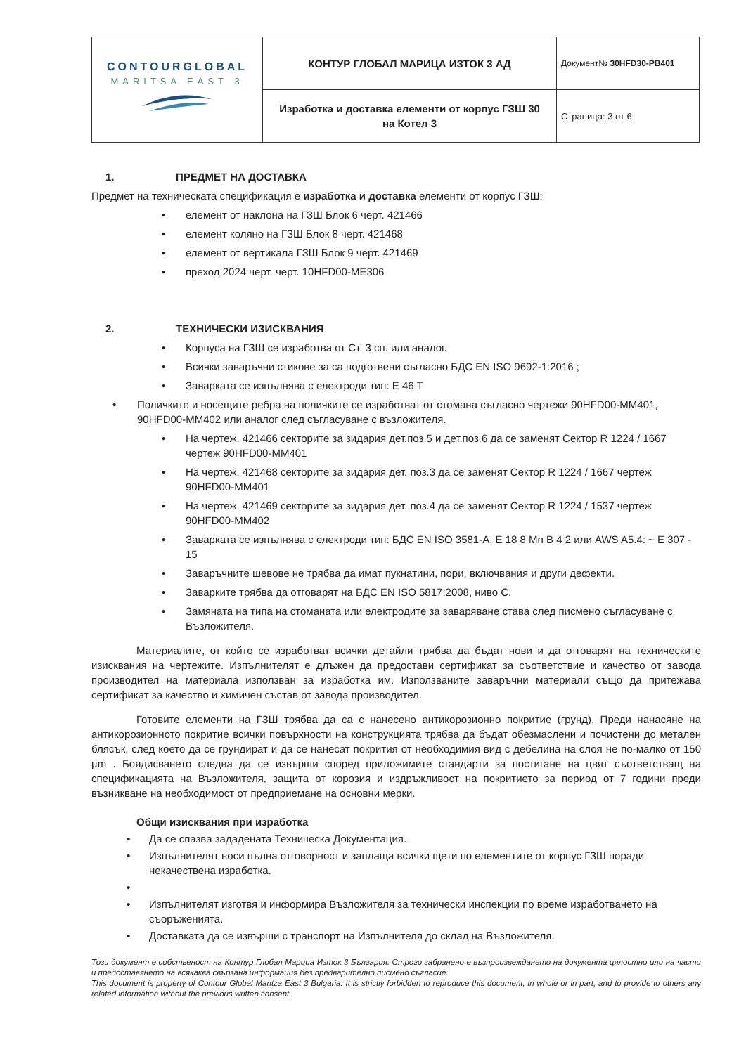| CONTOURGLOBAL MARITSA EAST 3 | КОНТУР ГЛОБАЛ МАРИЦА ИЗТОК 3 АД | Документ№ 30HFD30-PB401 |
| | Изработка и доставка елементи от корпус ГЗШ 30 на Котел 3 | Страница: 3 от 6 |
1. ПРЕДМЕТ НА ДОСТАВКА
Предмет на техническата спецификация е изработка и доставка елементи от корпус ГЗШ:
• елемент от наклона на ГЗШ Блок 6 черт. 421466
• елемент коляно на ГЗШ Блок 8 черт. 421468
• елемент от вертикала ГЗШ Блок 9 черт. 421469
• преход 2024 черт. черт. 10HFD00-ME306
2. ТЕХНИЧЕСКИ ИЗИСКВАНИЯ
• Корпуса на ГЗШ се изработва от Ст. 3 сп. или аналог.
• Всички заваръчни стикове за са подготвени съгласно БДС EN ISO 9692-1:2016 ;
• Заварката се изпълнява с електроди тип: Е 46 Т
• Поличките и носещите ребра на поличките се изработват от стомана съгласно чертежи 90HFD00-MM401, 90HFD00-MM402 или аналог след съгласуване с възложителя.
• На чертеж. 421466 секторите за зидария дет.поз.5 и дет.поз.6 да се заменят Сектор R 1224 / 1667 чертеж 90HFD00-MM401
• На чертеж. 421468 секторите за зидария дет. поз.3 да се заменят Сектор R 1224 / 1667 чертеж 90HFD00-MM401
• На чертеж. 421469 секторите за зидария дет. поз.4 да се заменят Сектор R 1224 / 1537 чертеж 90HFD00-MM402
• Заварката се изпълнява с електроди тип: БДС EN ISO 3581-A: E 18 8 Mn B 4 2 или AWS A5.4: ~ E 307 - 15
• Заваръчните шевове не трябва да имат пукнатини, пори, включвания и други дефекти.
• Заварките трябва да отговарят на БДС EN ISO 5817:2008, ниво С.
• Замяната на типа на стоманата или електродите за заваряване става след писмено съгласуване с Възложителя.
Материалите, от който се изработват всички детайли трябва да бъдат нови и да отговарят на техническите изисквания на чертежите. Изпълнителят е длъжен да предостави сертификат за съответствие и качество от завода производител на материала използван за изработка им. Използваните заваръчни материали също да притежава сертификат за качество и химичен състав от завода производител.
Готовите елементи на ГЗШ трябва да са с нанесено антикорозионно покритие (грунд). Преди нанасяне на антикорозионното покритие всички повърхности на конструкцията трябва да бъдат обезмаслени и почистени до метален блясък, след което да се грундират и да се нанесат покрития от необходимия вид с дебелина на слоя не по-малко от 150 µm . Боядисването следва да се извърши според приложимите стандарти за постигане на цвят съответстващ на спецификацията на Възложителя, защита от корозия и издръжливост на покритието за период от 7 години преди възникване на необходимост от предприемане на основни мерки.
Общи изисквания при изработка
• Да се спазва зададената Техническа Документация.
• Изпълнителят носи пълна отговорност и заплаща всички щети по елементите от корпус ГЗШ поради некачествена изработка.
•
• Изпълнителят изготвя и информира Възложителя за технически инспекции по време изработването на съоръженията.
• Доставката да се извърши с транспорт на Изпълнителя до склад на Възложителя.
Този документ е собственост на Контур Глобал Марица Изток 3 България. Строго забранено е възпроизвеждането на документа цялостно или на части и предоставянето на всякаква свързана информация без предварително писмено съгласие.
This document is property of Contour Global Maritza East 3 Bulgaria. It is strictly forbidden to reproduce this document, in whole or in part, and to provide to others any related information without the previous written consent.